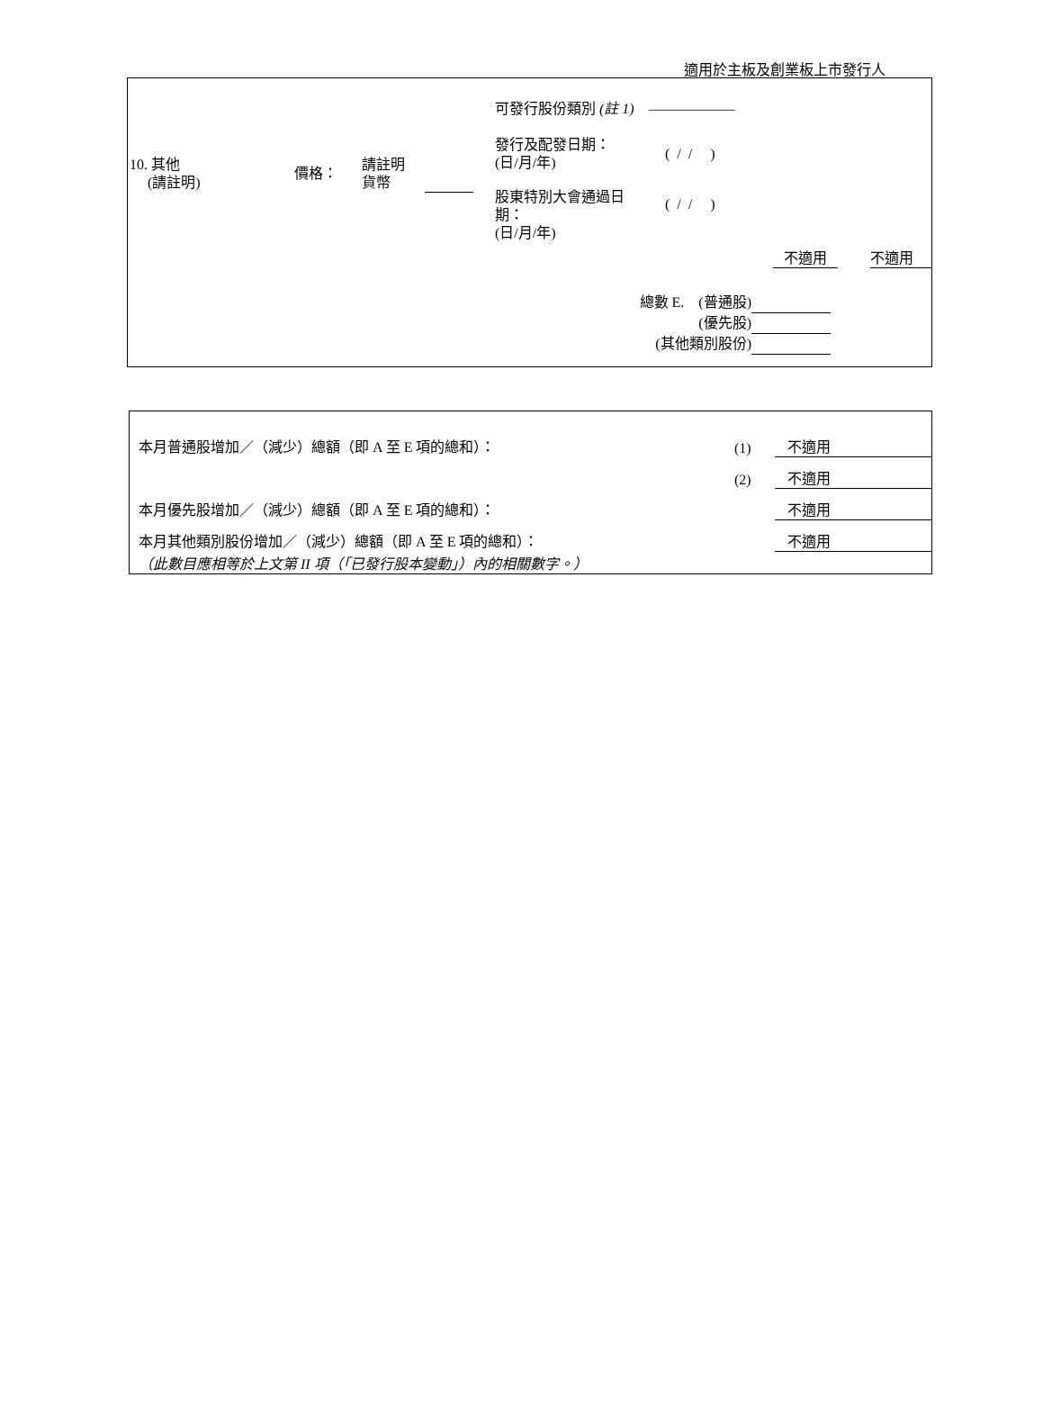適用於主板及創業板上市發行人
10. 其他
(請註明)
價格：
請註明
貨幣
可發行股份類別 (註 1) ——————
發行及配發日期：
(日/月/年)
( / / )
股東特別大會通過日
期：
(日/月/年)
( / / )
不適用 不適用
總數 E. (普通股)
(優先股)
(其他類別股份)
| 本月普通股增加／（減少）總額（即 A 至 E 項的總和）： | (1) | 不適用 |
| | (2) | 不適用 |
| 本月優先股增加／（減少）總額（即 A 至 E 項的總和）： | | 不適用 |
| 本月其他類別股份增加／（減少）總額（即 A 至 E 項的總和）： | | 不適用 |
| （此數目應相等於上文第 II 項（「已發行股本變動」）內的相關數字。） | | |